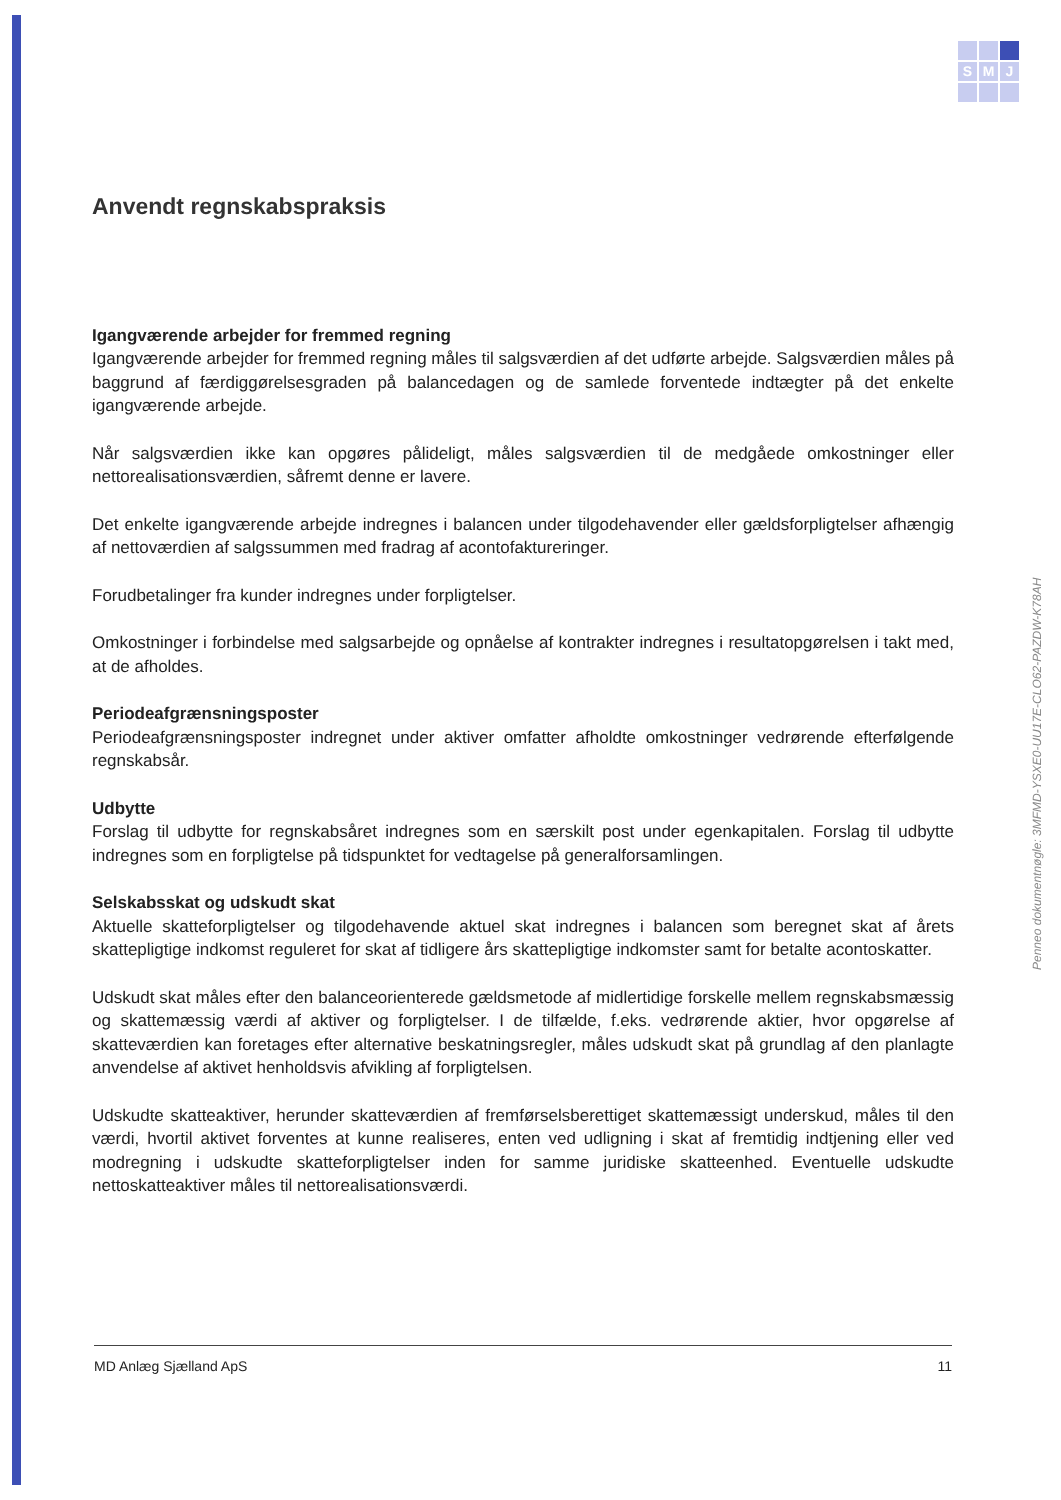S M J
Anvendt regnskabspraksis
Igangværende arbejder for fremmed regning
Igangværende arbejder for fremmed regning måles til salgsværdien af det udførte arbejde. Salgsværdien måles på baggrund af færdiggørelsesgraden på balancedagen og de samlede forventede indtægter på det enkelte igangværende arbejde.
Når salgsværdien ikke kan opgøres pålideligt, måles salgsværdien til de medgåede omkostninger eller nettorealisationsværdien, såfremt denne er lavere.
Det enkelte igangværende arbejde indregnes i balancen under tilgodehavender eller gældsforpligtelser afhængig af nettoværdien af salgssummen med fradrag af acontofaktureringer.
Forudbetalinger fra kunder indregnes under forpligtelser.
Omkostninger i forbindelse med salgsarbejde og opnåelse af kontrakter indregnes i resultatopgørelsen i takt med, at de afholdes.
Periodeafgrænsningsposter
Periodeafgrænsningsposter indregnet under aktiver omfatter afholdte omkostninger vedrørende efterfølgende regnskabsår.
Udbytte
Forslag til udbytte for regnskabsåret indregnes som en særskilt post under egenkapitalen. Forslag til udbytte indregnes som en forpligtelse på tidspunktet for vedtagelse på generalforsamlingen.
Selskabsskat og udskudt skat
Aktuelle skatteforpligtelser og tilgodehavende aktuel skat indregnes i balancen som beregnet skat af årets skattepligtige indkomst reguleret for skat af tidligere års skattepligtige indkomster samt for betalte acontoskatter.
Udskudt skat måles efter den balanceorienterede gældsmetode af midlertidige forskelle mellem regnskabsmæssig og skattemæssig værdi af aktiver og forpligtelser. I de tilfælde, f.eks. vedrørende aktier, hvor opgørelse af skatteværdien kan foretages efter alternative beskatningsregler, måles udskudt skat på grundlag af den planlagte anvendelse af aktivet henholdsvis afvikling af forpligtelsen.
Udskudte skatteaktiver, herunder skatteværdien af fremførselsberettiget skattemæssigt underskud, måles til den værdi, hvortil aktivet forventes at kunne realiseres, enten ved udligning i skat af fremtidig indtjening eller ved modregning i udskudte skatteforpligtelser inden for samme juridiske skatteenhed. Eventuelle udskudte nettoskatteaktiver måles til nettorealisationsværdi.
Penneo dokumentnøgle: 3MFMD-YSXE0-UU17E-CLO62-PAZDW-K78AH
MD Anlæg Sjælland ApS 11